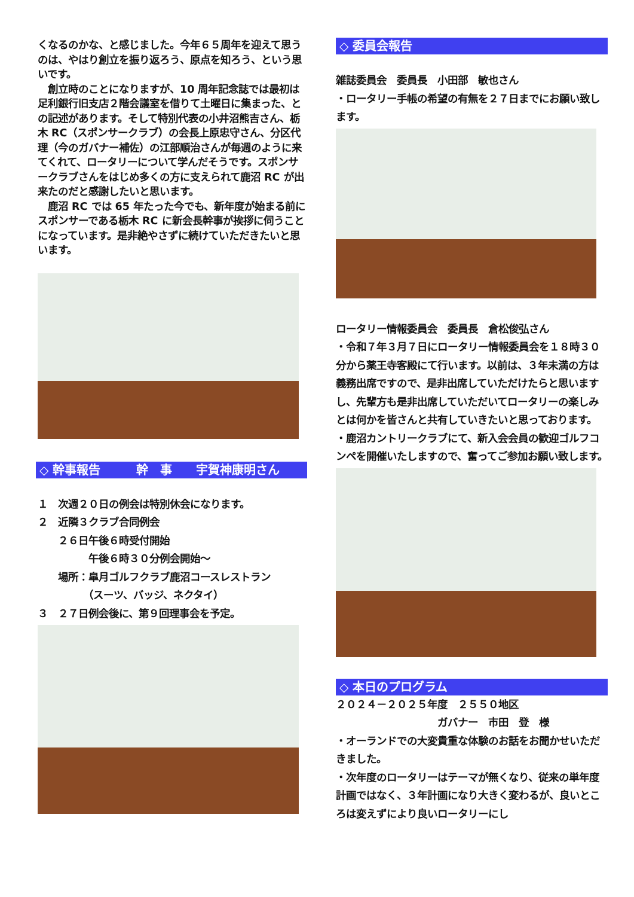くなるのかな、と感じました。今年６５周年を迎えて思うのは、やはり創立を振り返ろう、原点を知ろう、という思いです。
　創立時のことになりますが、10 周年記念誌では最初は足利銀行旧支店２階会議室を借りて土曜日に集まった、との記述があります。そして特別代表の小井沼熊吉さん、栃木 RC（スポンサークラブ）の会長上原忠守さん、分区代理（今のガバナー補佐）の江部順治さんが毎週のように来てくれて、ロータリーについて学んだそうです。スポンサークラブさんをはじめ多くの方に支えられて鹿沼 RC が出来たのだと感謝したいと思います。
　鹿沼 RC では 65 年たった今でも、新年度が始まる前にスポンサーである栃木 RC に新会長幹事が挨拶に伺うことになっています。是非絶やさずに続けていただきたいと思います。
◇ 幹事報告　　　幹　事　　宇賀神康明さん
１　次週２０日の例会は特別休会になります。
２　近隣３クラブ合同例会
　　２６日午後６時受付開始
　　　　　午後６時３０分例会開始～
　　場所：皐月ゴルフクラブ鹿沼コースレストラン
　　　　　（スーツ、バッジ、ネクタイ）
３　２７日例会後に、第９回理事会を予定。
◇ 委員会報告
雑誌委員会　委員長　小田部　敏也さん
・ロータリー手帳の希望の有無を２７日までにお願い致します。
ロータリー情報委員会　委員長　倉松俊弘さん
・令和７年３月７日にロータリー情報委員会を１８時３０分から薬王寺客殿にて行います。以前は、３年未満の方は義務出席ですので、是非出席していただけたらと思いますし、先輩方も是非出席していただいてロータリーの楽しみとは何かを皆さんと共有していきたいと思っております。
・鹿沼カントリークラブにて、新入会会員の歓迎ゴルフコンペを開催いたしますので、奮ってご参加お願い致します。
◇ 本日のプログラム
２０２４－２０２５年度　２５５０地区
　　　　　　　　　　ガバナー　市田　登　様
・オーランドでの大変貴重な体験のお話をお聞かせいただきました。
・次年度のロータリーはテーマが無くなり、従来の単年度計画ではなく、３年計画になり大きく変わるが、良いところは変えずにより良いロータリーにし